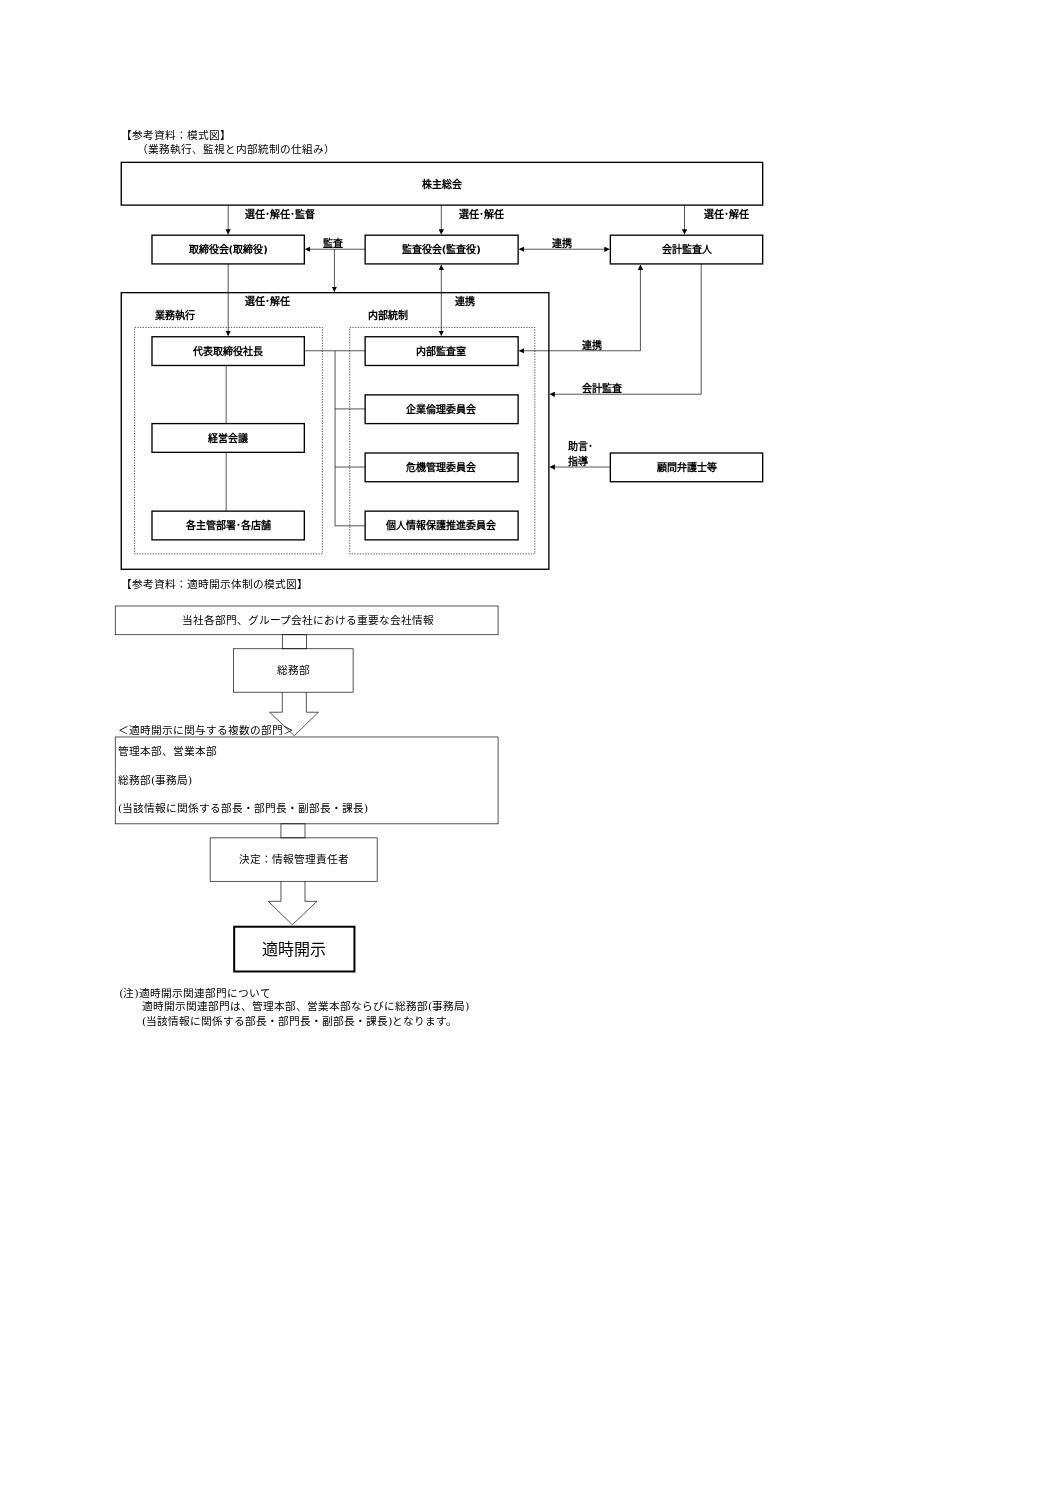【参考資料：模式図】
（業務執行、監視と内部統制の仕組み）
株主総会
選任･解任･監督
選任･解任
選任･解任
取締役会(取締役)
監査
監査役会(監査役)
連携
会計監査人
選任･解任
連携
業務執行
内部統制
代表取締役社長
内部監査室
連携
会計監査
企業倫理委員会
経営会議
助言･
指導
危機管理委員会
顧問弁護士等
各主管部署･各店舗
個人情報保護推進委員会
【参考資料：適時開示体制の模式図】
当社各部門、グループ会社における重要な会社情報
総務部
＜適時開示に関与する複数の部門＞
管理本部、営業本部
総務部(事務局)
(当該情報に関係する部長・部門長・副部長・課長)
決定：情報管理責任者
適時開示
(注)適時開示関連部門について
適時開示関連部門は、管理本部、営業本部ならびに総務部(事務局)
(当該情報に関係する部長・部門長・副部長・課長)となります。